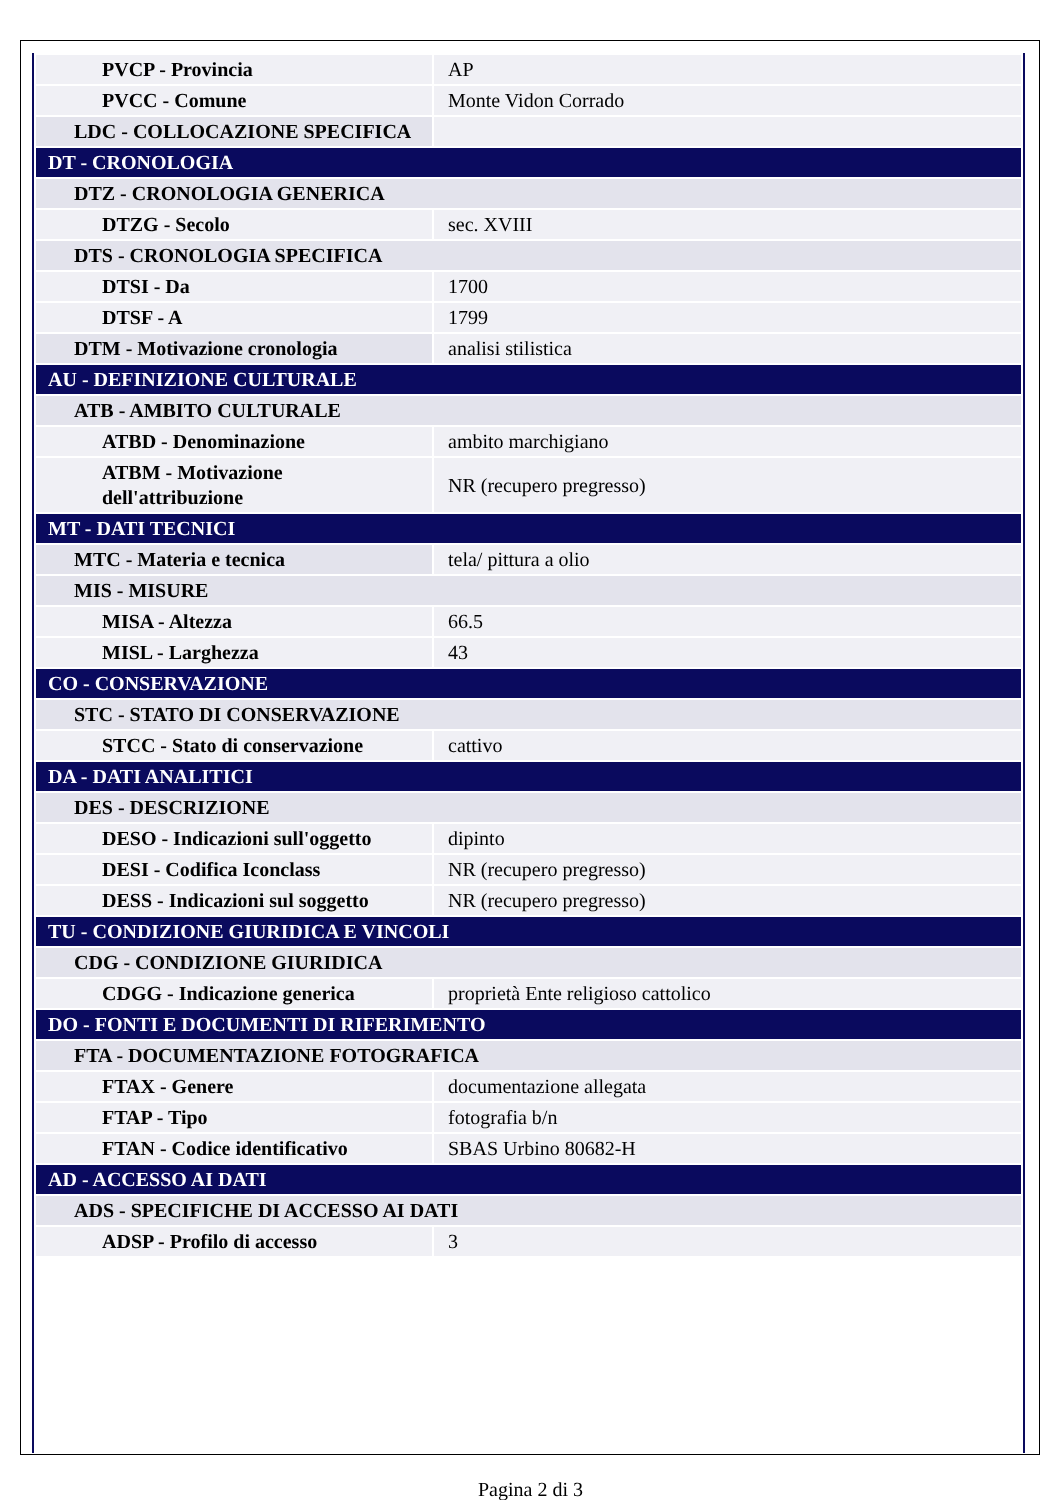| PVCP - Provincia | AP |
| PVCC - Comune | Monte Vidon Corrado |
| LDC - COLLOCAZIONE SPECIFICA | |
| DT - CRONOLOGIA | |
| DTZ - CRONOLOGIA GENERICA | |
| DTZG - Secolo | sec. XVIII |
| DTS - CRONOLOGIA SPECIFICA | |
| DTSI - Da | 1700 |
| DTSF - A | 1799 |
| DTM - Motivazione cronologia | analisi stilistica |
| AU - DEFINIZIONE CULTURALE | |
| ATB - AMBITO CULTURALE | |
| ATBD - Denominazione | ambito marchigiano |
| ATBM - Motivazione dell'attribuzione | NR (recupero pregresso) |
| MT - DATI TECNICI | |
| MTC - Materia e tecnica | tela/ pittura a olio |
| MIS - MISURE | |
| MISA - Altezza | 66.5 |
| MISL - Larghezza | 43 |
| CO - CONSERVAZIONE | |
| STC - STATO DI CONSERVAZIONE | |
| STCC - Stato di conservazione | cattivo |
| DA - DATI ANALITICI | |
| DES - DESCRIZIONE | |
| DESO - Indicazioni sull'oggetto | dipinto |
| DESI - Codifica Iconclass | NR (recupero pregresso) |
| DESS - Indicazioni sul soggetto | NR (recupero pregresso) |
| TU - CONDIZIONE GIURIDICA E VINCOLI | |
| CDG - CONDIZIONE GIURIDICA | |
| CDGG - Indicazione generica | proprietà Ente religioso cattolico |
| DO - FONTI E DOCUMENTI DI RIFERIMENTO | |
| FTA - DOCUMENTAZIONE FOTOGRAFICA | |
| FTAX - Genere | documentazione allegata |
| FTAP - Tipo | fotografia b/n |
| FTAN - Codice identificativo | SBAS Urbino 80682-H |
| AD - ACCESSO AI DATI | |
| ADS - SPECIFICHE DI ACCESSO AI DATI | |
| ADSP - Profilo di accesso | 3 |
Pagina 2 di 3